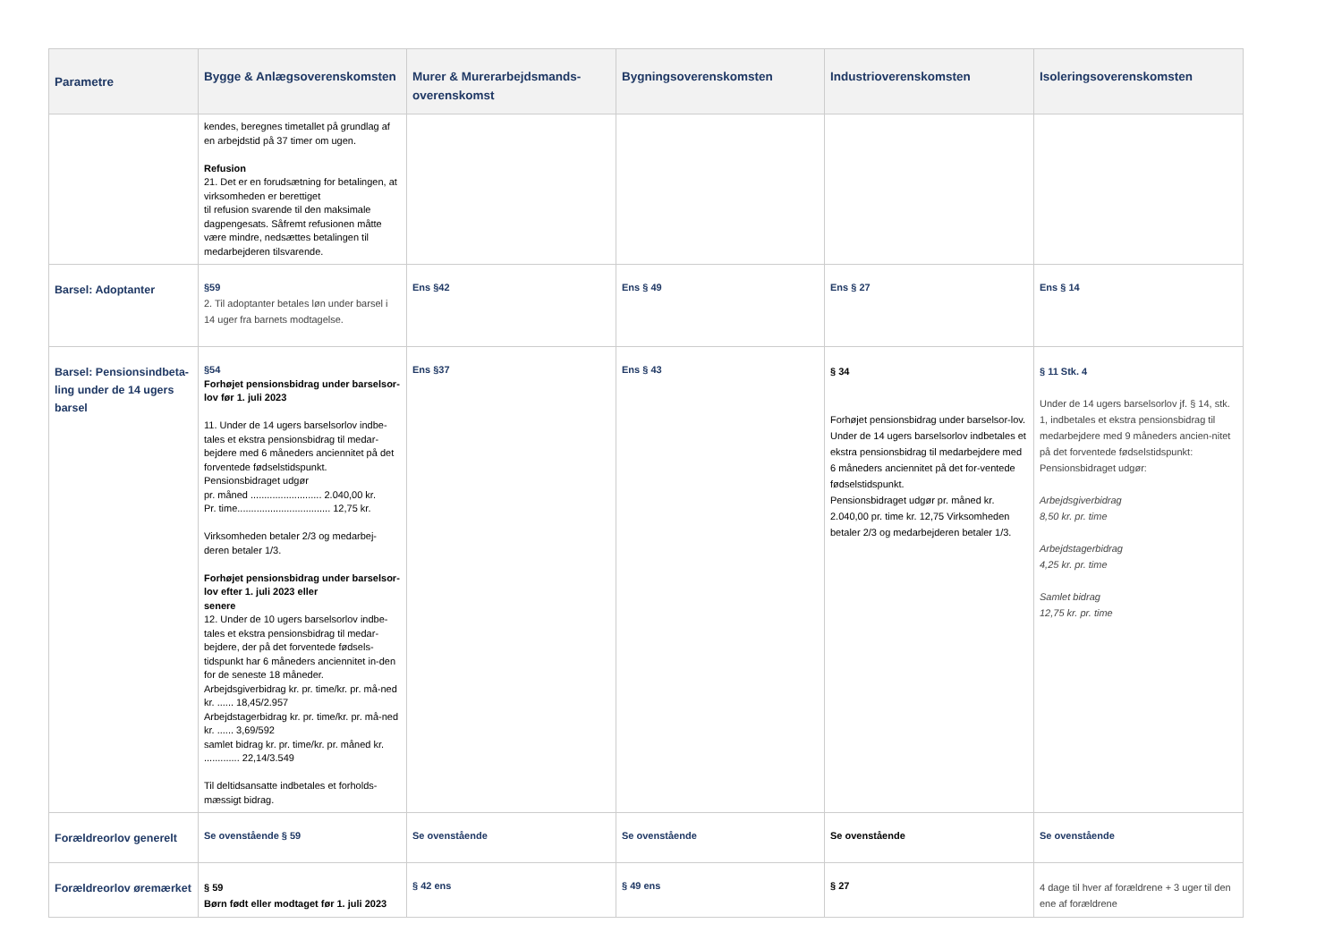| Parametre | Bygge & Anlægsoverenskomsten | Murer & Murerarbejdsmands-overenskomst | Bygningsoverenskomsten | Industrioverenskomsten | Isoleringsoverenskomsten |
| --- | --- | --- | --- | --- | --- |
| | kendes, beregnes timetallet på grundlag af en arbejdstid på 37 timer om ugen. Refusion 21. Det er en forudsætning for betalingen, at virksomheden er berettiget til refusion svarende til den maksimale dagpengesats. Såfremt refusionen måtte være mindre, nedsættes betalingen til medarbejderen tilsvarende. | | | | |
| Barsel: Adoptanter | §59 2. Til adoptanter betales løn under barsel i 14 uger fra barnets modtagelse. | Ens §42 | Ens § 49 | Ens § 27 | Ens § 14 |
| Barsel: Pensionsindbeta-ling under de 14 ugers barsel | §54 Forhøjet pensionsbidrag under barselsor-lov før 1. juli 2023 11. Under de 14 ugers barselsorlov indbe-tales et ekstra pensionsbidrag til medar-bejdere med 6 måneders anciennitet på det forventede fødselstidspunkt. Pensionsbidraget udgør pr. måned .......................... 2.040,00 kr. Pr. time.................................. 12,75 kr. Virksomheden betaler 2/3 og medarbej-deren betaler 1/3. Forhøjet pensionsbidrag under barselsor-lov efter 1. juli 2023 eller senere 12. Under de 10 ugers barselsorlov indbe-tales et ekstra pensionsbidrag til medar-bejdere, der på det forventede fødsels-tidspunkt har 6 måneders anciennitet in-den for de seneste 18 måneder. Arbejdsgiverbidrag kr. pr. time/kr. pr. må-ned kr. ...... 18,45/2.957 Arbejdstagerbidrag kr. pr. time/kr. pr. må-ned kr. ...... 3,69/592 samlet bidrag kr. pr. time/kr. pr. måned kr. ............. 22,14/3.549 Til deltidsansatte indbetales et forholds-mæssigt bidrag. | Ens §37 | Ens § 43 | § 34 Forhøjet pensionsbidrag under barselsor-lov. Under de 14 ugers barselsorlov indbetales et ekstra pensionsbidrag til medarbejdere med 6 måneders anciennitet på det for-ventede fødselstidspunkt. Pensionsbidraget udgør pr. måned kr. 2.040,00 pr. time kr. 12,75 Virksomheden betaler 2/3 og medarbejderen betaler 1/3. | § 11 Stk. 4 Under de 14 ugers barselsorlov jf. § 14, stk. 1, indbetales et ekstra pensionsbidrag til medarbejdere med 9 måneders ancien-nitet på det forventede fødselstidspunkt: Pensionsbidraget udgør: Arbejdsgiverbidrag 8,50 kr. pr. time Arbejdstagerbidrag 4,25 kr. pr. time Samlet bidrag 12,75 kr. pr. time |
| Forældreorlov generelt | Se ovenstående § 59 | Se ovenstående | Se ovenstående | Se ovenstående | Se ovenstående |
| Forældreorlov øremærket | § 59 Børn født eller modtaget før 1. juli 2023 | § 42 ens | § 49 ens | § 27 | 4 dage til hver af forældrene + 3 uger til den ene af forældrene |